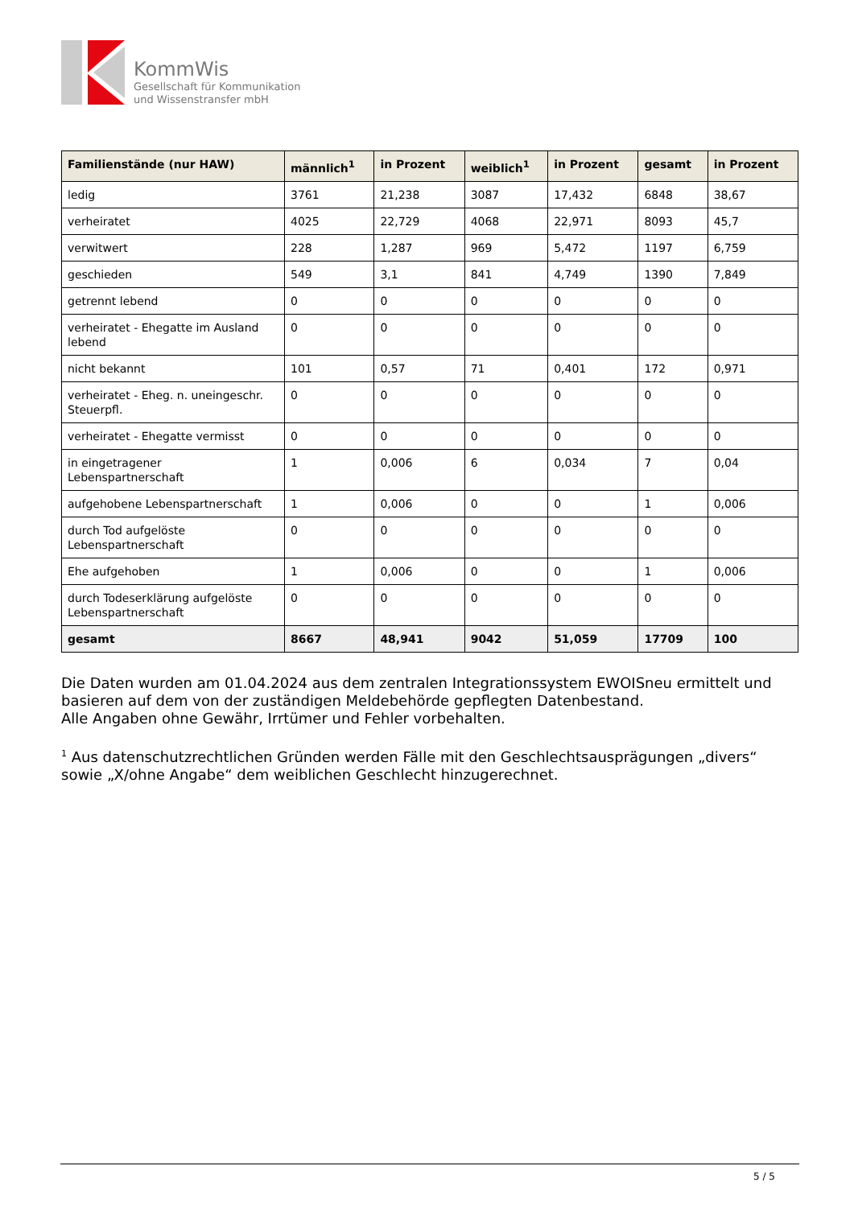KommWis
Gesellschaft für Kommunikation
und Wissenstransfer mbH
| Familienstände (nur HAW) | männlich<sup>1</sup> | in Prozent | weiblich<sup>1</sup> | in Prozent | gesamt | in Prozent |
| --- | --- | --- | --- | --- | --- | --- |
| ledig | 3761 | 21,238 | 3087 | 17,432 | 6848 | 38,67 |
| verheiratet | 4025 | 22,729 | 4068 | 22,971 | 8093 | 45,7 |
| verwitwert | 228 | 1,287 | 969 | 5,472 | 1197 | 6,759 |
| geschieden | 549 | 3,1 | 841 | 4,749 | 1390 | 7,849 |
| getrennt lebend | 0 | 0 | 0 | 0 | 0 | 0 |
| verheiratet - Ehegatte im Ausland lebend | 0 | 0 | 0 | 0 | 0 | 0 |
| nicht bekannt | 101 | 0,57 | 71 | 0,401 | 172 | 0,971 |
| verheiratet - Eheg. n. uneingeschr. Steuerpfl. | 0 | 0 | 0 | 0 | 0 | 0 |
| verheiratet - Ehegatte vermisst | 0 | 0 | 0 | 0 | 0 | 0 |
| in eingetragener Lebenspartnerschaft | 1 | 0,006 | 6 | 0,034 | 7 | 0,04 |
| aufgehobene Lebenspartnerschaft | 1 | 0,006 | 0 | 0 | 1 | 0,006 |
| durch Tod aufgelöste Lebenspartnerschaft | 0 | 0 | 0 | 0 | 0 | 0 |
| Ehe aufgehoben | 1 | 0,006 | 0 | 0 | 1 | 0,006 |
| durch Todeserklärung aufgelöste Lebenspartnerschaft | 0 | 0 | 0 | 0 | 0 | 0 |
| gesamt | 8667 | 48,941 | 9042 | 51,059 | 17709 | 100 |
Die Daten wurden am 01.04.2024 aus dem zentralen Integrationssystem EWOISneu ermittelt und basieren auf dem von der zuständigen Meldebehörde gepflegten Datenbestand.
Alle Angaben ohne Gewähr, Irrtümer und Fehler vorbehalten.
<sup>1</sup> Aus datenschutzrechtlichen Gründen werden Fälle mit den Geschlechtsausprägungen „divers“ sowie „X/ohne Angabe“ dem weiblichen Geschlecht hinzugerechnet.
5 / 5